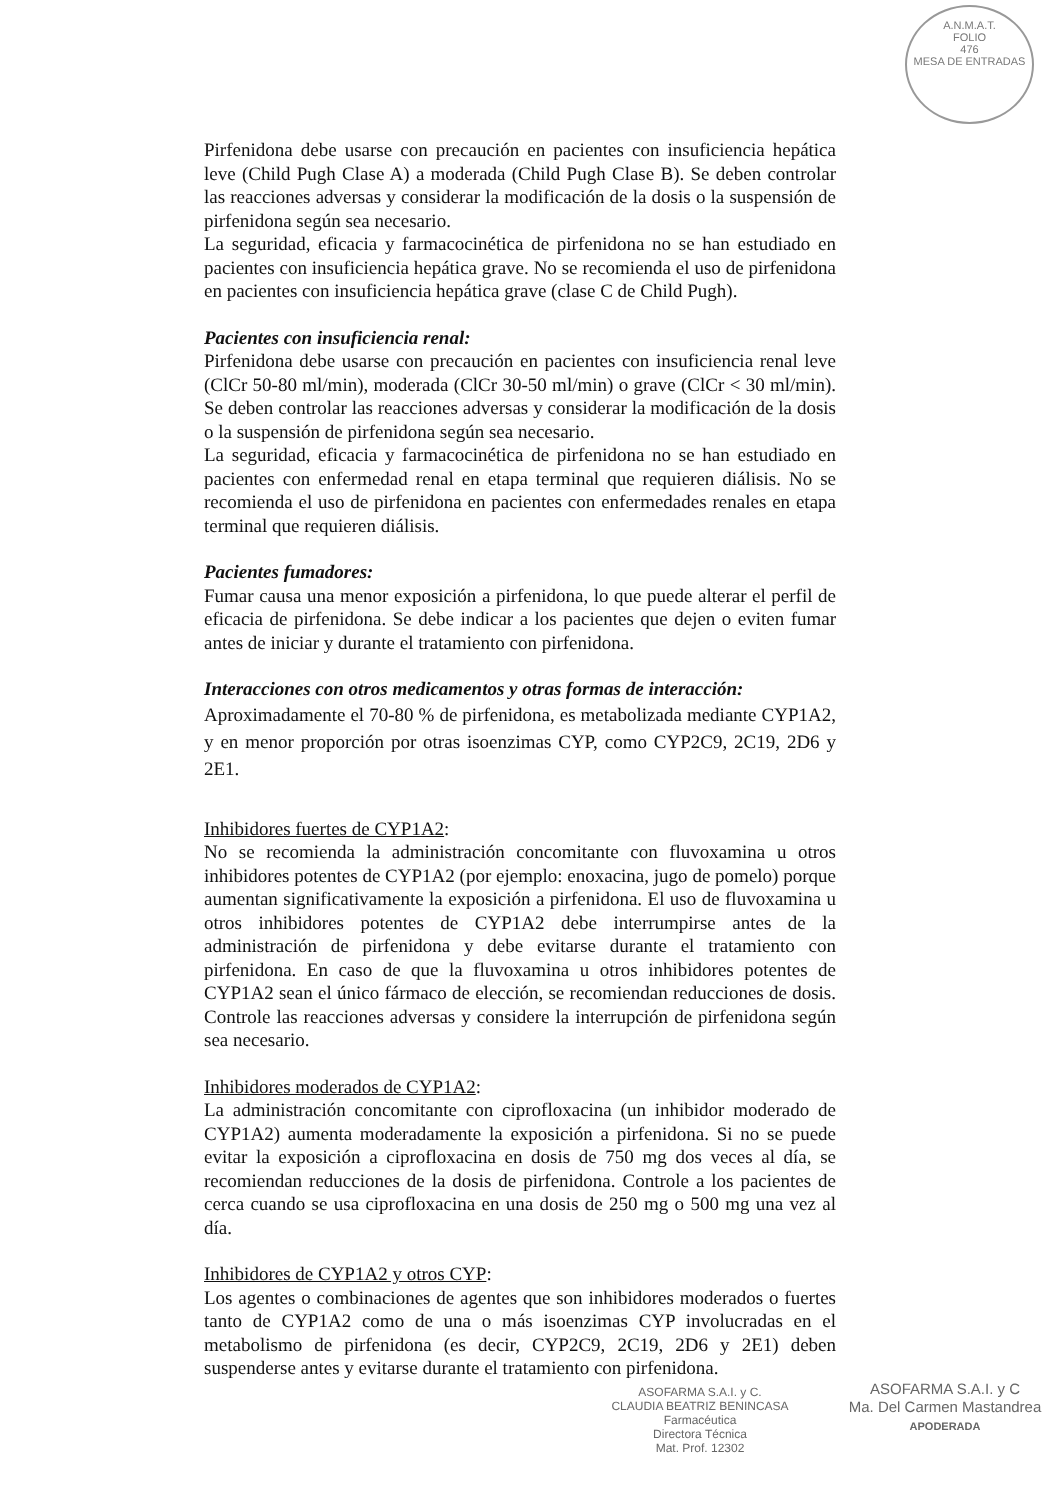A.N.M.A.T.
FOLIO
476
MESA DE ENTRADAS
Pirfenidona debe usarse con precaución en pacientes con insuficiencia hepática leve (Child Pugh Clase A) a moderada (Child Pugh Clase B). Se deben controlar las reacciones adversas y considerar la modificación de la dosis o la suspensión de pirfenidona según sea necesario.
La seguridad, eficacia y farmacocinética de pirfenidona no se han estudiado en pacientes con insuficiencia hepática grave. No se recomienda el uso de pirfenidona en pacientes con insuficiencia hepática grave (clase C de Child Pugh).
Pacientes con insuficiencia renal:
Pirfenidona debe usarse con precaución en pacientes con insuficiencia renal leve (ClCr 50-80 ml/min), moderada (ClCr 30-50 ml/min) o grave (ClCr < 30 ml/min). Se deben controlar las reacciones adversas y considerar la modificación de la dosis o la suspensión de pirfenidona según sea necesario.
La seguridad, eficacia y farmacocinética de pirfenidona no se han estudiado en pacientes con enfermedad renal en etapa terminal que requieren diálisis. No se recomienda el uso de pirfenidona en pacientes con enfermedades renales en etapa terminal que requieren diálisis.
Pacientes fumadores:
Fumar causa una menor exposición a pirfenidona, lo que puede alterar el perfil de eficacia de pirfenidona. Se debe indicar a los pacientes que dejen o eviten fumar antes de iniciar y durante el tratamiento con pirfenidona.
Interacciones con otros medicamentos y otras formas de interacción:
Aproximadamente el 70-80 % de pirfenidona, es metabolizada mediante CYP1A2, y en menor proporción por otras isoenzimas CYP, como CYP2C9, 2C19, 2D6 y 2E1.
Inhibidores fuertes de CYP1A2:
No se recomienda la administración concomitante con fluvoxamina u otros inhibidores potentes de CYP1A2 (por ejemplo: enoxacina, jugo de pomelo) porque aumentan significativamente la exposición a pirfenidona. El uso de fluvoxamina u otros inhibidores potentes de CYP1A2 debe interrumpirse antes de la administración de pirfenidona y debe evitarse durante el tratamiento con pirfenidona. En caso de que la fluvoxamina u otros inhibidores potentes de CYP1A2 sean el único fármaco de elección, se recomiendan reducciones de dosis. Controle las reacciones adversas y considere la interrupción de pirfenidona según sea necesario.
Inhibidores moderados de CYP1A2:
La administración concomitante con ciprofloxacina (un inhibidor moderado de CYP1A2) aumenta moderadamente la exposición a pirfenidona. Si no se puede evitar la exposición a ciprofloxacina en dosis de 750 mg dos veces al día, se recomiendan reducciones de la dosis de pirfenidona. Controle a los pacientes de cerca cuando se usa ciprofloxacina en una dosis de 250 mg o 500 mg una vez al día.
Inhibidores de CYP1A2 y otros CYP:
Los agentes o combinaciones de agentes que son inhibidores moderados o fuertes tanto de CYP1A2 como de una o más isoenzimas CYP involucradas en el metabolismo de pirfenidona (es decir, CYP2C9, 2C19, 2D6 y 2E1) deben suspenderse antes y evitarse durante el tratamiento con pirfenidona.
ASOFARMA S.A.I. y C.
CLAUDIA BEATRIZ BENINCASA
Farmacéutica
Directora Técnica
Mat. Prof. 12302
ASOFARMA S.A.I. y C
Ma. Del Carmen Mastandrea
APODERADA